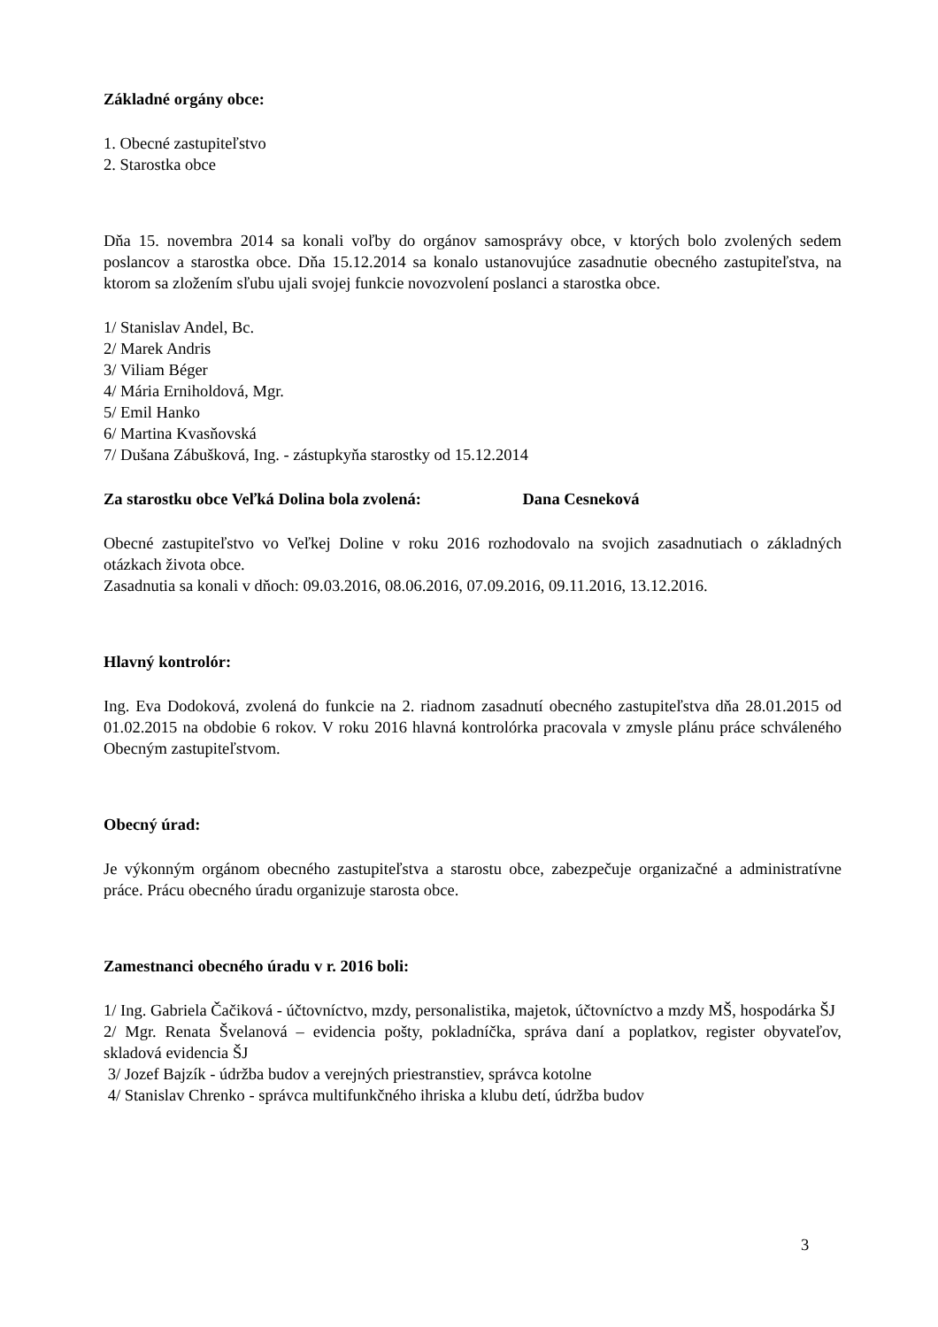Základné orgány obce:
1. Obecné zastupiteľstvo
2. Starostka obce
Dňa 15. novembra 2014 sa konali voľby do orgánov samosprávy obce, v ktorých bolo zvolených sedem poslancov a starostka obce. Dňa 15.12.2014 sa konalo ustanovujúce zasadnutie obecného zastupiteľstva, na ktorom sa zložením sľubu ujali svojej funkcie novozvolení poslanci a starostka obce.
1/ Stanislav Andel, Bc.
2/ Marek Andris
3/ Viliam Béger
4/ Mária Erniholdová, Mgr.
5/ Emil Hanko
6/ Martina Kvasňovská
7/ Dušana Zábušková, Ing. - zástupkyňa starostky od 15.12.2014
Za starostku obce Veľká Dolina bola zvolená: Dana Cesneková
Obecné zastupiteľstvo vo Veľkej Doline v roku 2016 rozhodovalo na svojich zasadnutiach o základných otázkach života obce.
Zasadnutia sa konali v dňoch: 09.03.2016, 08.06.2016, 07.09.2016, 09.11.2016, 13.12.2016.
Hlavný kontrolór:
Ing. Eva Dodoková, zvolená do funkcie na 2. riadnom zasadnutí obecného zastupiteľstva dňa 28.01.2015 od 01.02.2015 na obdobie 6 rokov. V roku 2016 hlavná kontrolórka pracovala v zmysle plánu práce schváleného Obecným zastupiteľstvom.
Obecný úrad:
Je výkonným orgánom obecného zastupiteľstva a starostu obce, zabezpečuje organizačné a administratívne práce. Prácu obecného úradu organizuje starosta obce.
Zamestnanci obecného úradu v r. 2016 boli:
1/ Ing. Gabriela Čačiková - účtovníctvo, mzdy, personalistika, majetok, účtovníctvo a mzdy MŠ, hospodárka ŠJ
2/ Mgr. Renata Švelanová – evidencia pošty, pokladníčka, správa daní a poplatkov, register obyvateľov, skladová evidencia ŠJ
3/ Jozef Bajzík - údržba budov a verejných priestranstiev, správca kotolne
4/ Stanislav Chrenko - správca multifunkčného ihriska a klubu detí, údržba budov
3